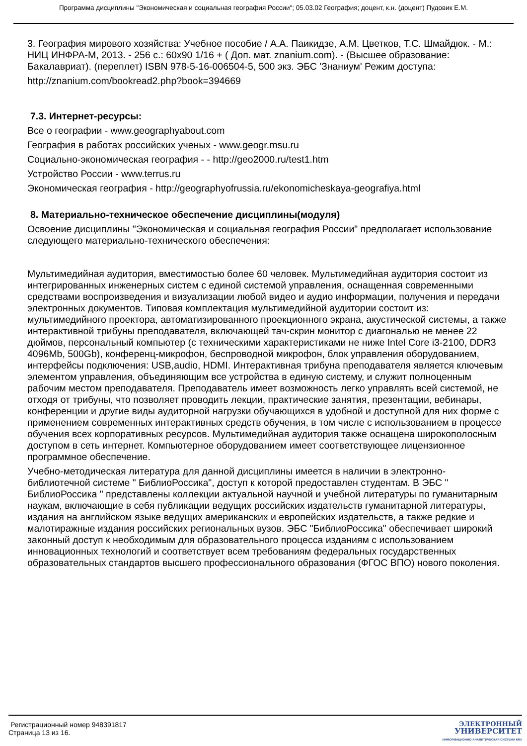Программа дисциплины "Экономическая и социальная география России"; 05.03.02 География; доцент, к.н. (доцент) Пудовик Е.М.
3. География мирового хозяйства: Учебное пособие / А.А. Паикидзе, А.М. Цветков, Т.С. Шмайдюк. - М.: НИЦ ИНФРА-М, 2013. - 256 с.: 60x90 1/16 + ( Доп. мат. znanium.com). - (Высшее образование: Бакалавриат). (переплет) ISBN 978-5-16-006504-5, 500 экз. ЭБС 'Знаниум' Режим доступа:
http://znanium.com/bookread2.php?book=394669
7.3. Интернет-ресурсы:
Все о географии - www.geographyabout.com
География в работах российских ученых - www.geogr.msu.ru
Социально-экономическая география - - http://geo2000.ru/test1.htm
Устройство России - www.terrus.ru
Экономическая география - http://geographyofrussia.ru/ekonomicheskaya-geografiya.html
8. Материально-техническое обеспечение дисциплины(модуля)
Освоение дисциплины "Экономическая и социальная география России" предполагает использование следующего материально-технического обеспечения:
Мультимедийная аудитория, вместимостью более 60 человек. Мультимедийная аудитория состоит из интегрированных инженерных систем с единой системой управления, оснащенная современными средствами воспроизведения и визуализации любой видео и аудио информации, получения и передачи электронных документов. Типовая комплектация мультимедийной аудитории состоит из: мультимедийного проектора, автоматизированного проекционного экрана, акустической системы, а также интерактивной трибуны преподавателя, включающей тач-скрин монитор с диагональю не менее 22 дюймов, персональный компьютер (с техническими характеристиками не ниже Intel Core i3-2100, DDR3 4096Mb, 500Gb), конференц-микрофон, беспроводной микрофон, блок управления оборудованием, интерфейсы подключения: USB,audio, HDMI. Интерактивная трибуна преподавателя является ключевым элементом управления, объединяющим все устройства в единую систему, и служит полноценным рабочим местом преподавателя. Преподаватель имеет возможность легко управлять всей системой, не отходя от трибуны, что позволяет проводить лекции, практические занятия, презентации, вебинары, конференции и другие виды аудиторной нагрузки обучающихся в удобной и доступной для них форме с применением современных интерактивных средств обучения, в том числе с использованием в процессе обучения всех корпоративных ресурсов. Мультимедийная аудитория также оснащена широкополосным доступом в сеть интернет. Компьютерное оборудованием имеет соответствующее лицензионное программное обеспечение.
Учебно-методическая литература для данной дисциплины имеется в наличии в электронно-библиотечной системе " БиблиоРоссика", доступ к которой предоставлен студентам. В ЭБС " БиблиоРоссика " представлены коллекции актуальной научной и учебной литературы по гуманитарным наукам, включающие в себя публикации ведущих российских издательств гуманитарной литературы, издания на английском языке ведущих американских и европейских издательств, а также редкие и малотиражные издания российских региональных вузов. ЭБС "БиблиоРоссика" обеспечивает широкий законный доступ к необходимым для образовательного процесса изданиям с использованием инновационных технологий и соответствует всем требованиям федеральных государственных образовательных стандартов высшего профессионального образования (ФГОС ВПО) нового поколения.
Регистрационный номер 948391817
Страница 13 из 16.
ЭЛЕКТРОННЫЙ
УНИВЕРСИТЕТ
ИНФОРМАЦИОННО-АНАЛИТИЧЕСКАЯ СИСТЕМА КФУ